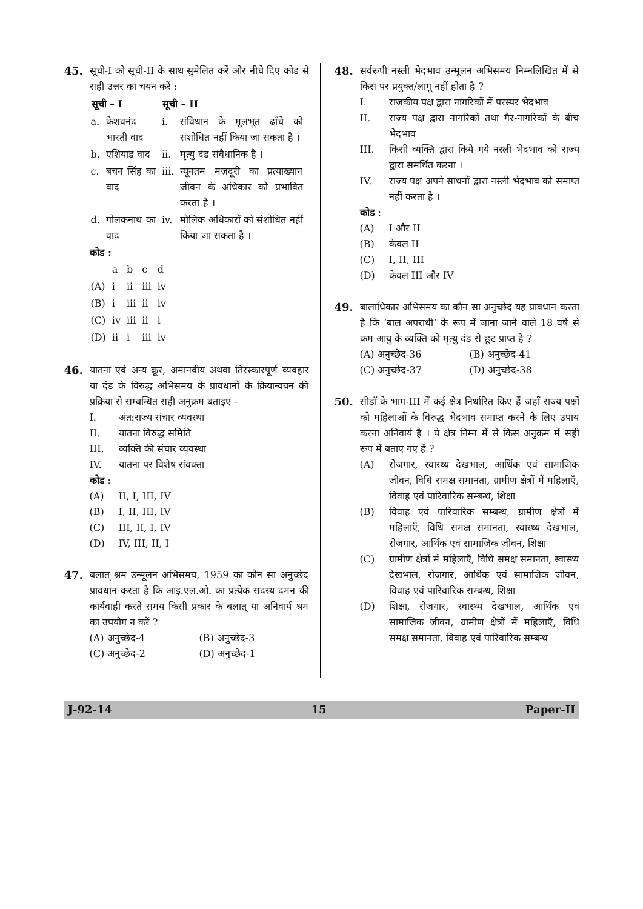45. सूची-I को सूची-II के साथ सुमेलित करें और नीचे दिए कोड से सही उत्तर का चयन करें :
| सूची – I | | सूची – II | |
| --- | --- | --- | --- |
| a. | केशवनंद भारती वाद | i. | संविधान के मूलभूत ढाँचे को संशोधित नहीं किया जा सकता है । |
| b. | एशियाड वाद | ii. | मृत्यु दंड संवैधानिक है । |
| c. | बचन सिंह का वाद | iii. | न्यूनतम मज़दूरी का प्रत्याख्यान जीवन के अधिकार को प्रभावित करता है । |
| d. | गोलकनाथ का वाद | iv. | मौलिक अधिकारों को संशोधित नहीं किया जा सकता है । |
कोड :
| | a | b | c | d |
| (A) | i | ii | iii | iv |
| (B) | i | iii | ii | iv |
| (C) | iv | iii | ii | i |
| (D) | ii | i | iii | iv |
46. यातना एवं अन्य क्रूर, अमानवीय अथवा तिरस्कारपूर्ण व्यवहार या दंड के विरुद्ध अभिसमय के प्रावधानों के क्रियान्वयन की प्रक्रिया से सम्बन्धित सही अनुक्रम बताइए -
I. अंत:राज्य संचार व्यवस्था
II. यातना विरुद्ध समिति
III. व्यक्ति की संचार व्यवस्था
IV. यातना पर विशेष संवक्ता
कोड :
(A) II, I, III, IV
(B) I, II, III, IV
(C) III, II, I, IV
(D) IV, III, II, I
47. बलात् श्रम उन्मूलन अभिसमय, 1959 का कौन सा अनुच्छेद प्रावधान करता है कि आइ.एल.ओ. का प्रत्येक सदस्य दमन की कार्यवाही करते समय किसी प्रकार के बलात् या अनिवार्य श्रम का उपयोग न करें ?
(A) अनुच्छेद-4 (B) अनुच्छेद-3
(C) अनुच्छेद-2 (D) अनुच्छेद-1
48. सर्वरूपी नस्ली भेदभाव उन्मूलन अभिसमय निम्नलिखित में से किस पर प्रयुक्त/लागू नहीं होता है ?
I. राजकीय पक्ष द्वारा नागरिकों में परस्पर भेदभाव
II. राज्य पक्ष द्वारा नागरिकों तथा गैर-नागरिकों के बीच भेदभाव
III. किसी व्यक्ति द्वारा किये गये नस्ली भेदभाव को राज्य द्वारा समर्थित करना ।
IV. राज्य पक्ष अपने साधनों द्वारा नस्ली भेदभाव को समाप्त नहीं करता है ।
कोड :
(A) I और II
(B) केवल II
(C) I, II, III
(D) केवल III और IV
49. बालाधिकार अभिसमय का कौन सा अनुच्छेद यह प्रावधान करता है कि ‘बाल अपराधी’ के रूप में जाना जाने वाले 18 वर्ष से कम आयु के व्यक्ति को मृत्यु दंड से छूट प्राप्त है ?
(A) अनुच्छेद-36 (B) अनुच्छेद-41
(C) अनुच्छेद-37 (D) अनुच्छेद-38
50. सीडॉ के भाग-III में कई क्षेत्र निर्धारित किए हैं जहाँ राज्य पक्षों को महिलाओं के विरुद्ध भेदभाव समाप्त करने के लिए उपाय करना अनिवार्य है । ये क्षेत्र निम्न में से किस अनुक्रम में सही रूप में बताए गए हैं ?
(A) रोजगार, स्वास्थ्य देखभाल, आर्थिक एवं सामाजिक जीवन, विधि समक्ष समानता, ग्रामीण क्षेत्रों में महिलाएँ, विवाह एवं पारिवारिक सम्बन्ध, शिक्षा
(B) विवाह एवं पारिवारिक सम्बन्ध, ग्रामीण क्षेत्रों में महिलाएँ, विधि समक्ष समानता, स्वास्थ्य देखभाल, रोजगार, आर्थिक एवं सामाजिक जीवन, शिक्षा
(C) ग्रामीण क्षेत्रों में महिलाएँ, विधि समक्ष समानता, स्वास्थ्य देखभाल, रोजगार, आर्थिक एवं सामाजिक जीवन, विवाह एवं पारिवारिक सम्बन्ध, शिक्षा
(D) शिक्षा, रोजगार, स्वास्थ्य देखभाल, आर्थिक एवं सामाजिक जीवन, ग्रामीण क्षेत्रों में महिलाएँ, विधि समक्ष समानता, विवाह एवं पारिवारिक सम्बन्ध
J-92-14 15 Paper-II